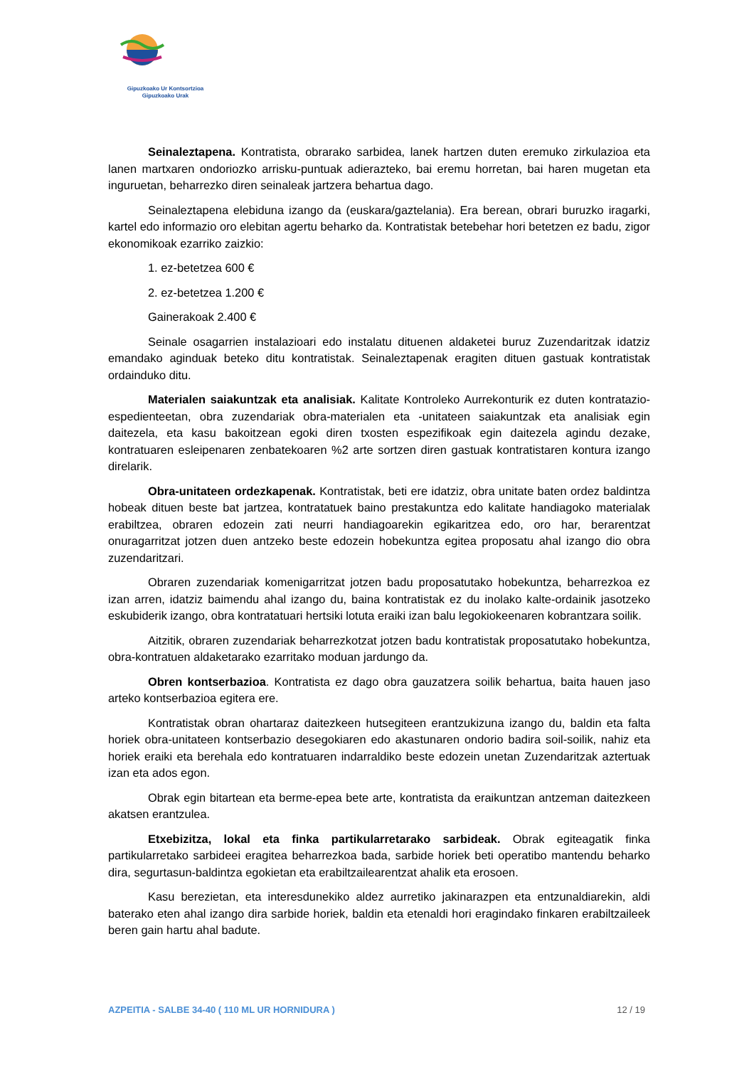Gipuzkoako Ur Kontsortzioa
Gipuzkoako Urak
Seinaleztapena. Kontratista, obrarako sarbidea, lanek hartzen duten eremuko zirkulazioa eta lanen martxaren ondoriozko arrisku-puntuak adierazteko, bai eremu horretan, bai haren mugetan eta inguruetan, beharrezko diren seinaleak jartzera behartua dago.
Seinaleztapena elebiduna izango da (euskara/gaztelania). Era berean, obrari buruzko iragarki, kartel edo informazio oro elebitan agertu beharko da. Kontratistak betebehar hori betetzen ez badu, zigor ekonomikoak ezarriko zaizkio:
1. ez-betetzea 600 €
2. ez-betetzea 1.200 €
Gainerakoak 2.400 €
Seinale osagarrien instalazioari edo instalatu dituenen aldaketei buruz Zuzendaritzak idatziz emandako aginduak beteko ditu kontratistak. Seinaleztapenak eragiten dituen gastuak kontratistak ordainduko ditu.
Materialen saiakuntzak eta analisiak. Kalitate Kontroleko Aurrekonturik ez duten kontratazio-espedienteetan, obra zuzendariak obra-materialen eta -unitateen saiakuntzak eta analisiak egin daitezela, eta kasu bakoitzean egoki diren txosten espezifikoak egin daitezela agindu dezake, kontratuaren esleipenaren zenbatekoaren %2 arte sortzen diren gastuak kontratistaren kontura izango direlarik.
Obra-unitateen ordezkapenak. Kontratistak, beti ere idatziz, obra unitate baten ordez baldintza hobeak dituen beste bat jartzea, kontratatuek baino prestakuntza edo kalitate handiagoko materialak erabiltzea, obraren edozein zati neurri handiagoarekin egikaritzea edo, oro har, berarentzat onuragarritzat jotzen duen antzeko beste edozein hobekuntza egitea proposatu ahal izango dio obra zuzendaritzari.
Obraren zuzendariak komenigarritzat jotzen badu proposatutako hobekuntza, beharrezkoa ez izan arren, idatziz baimendu ahal izango du, baina kontratistak ez du inolako kalte-ordainik jasotzeko eskubiderik izango, obra kontratatuari hertsiki lotuta eraiki izan balu legokiokeenaren kobrantzara soilik.
Aitzitik, obraren zuzendariak beharrezkotzat jotzen badu kontratistak proposatutako hobekuntza, obra-kontratuen aldaketarako ezarritako moduan jardungo da.
Obren kontserbazioa. Kontratista ez dago obra gauzatzera soilik behartua, baita hauen jaso arteko kontserbazioa egitera ere.
Kontratistak obran ohartaraz daitezkeen hutsegiteen erantzukizuna izango du, baldin eta falta horiek obra-unitateen kontserbazio desegokiaren edo akastunaren ondorio badira soil-soilik, nahiz eta horiek eraiki eta berehala edo kontratuaren indarraldiko beste edozein unetan Zuzendaritzak aztertuak izan eta ados egon.
Obrak egin bitartean eta berme-epea bete arte, kontratista da eraikuntzan antzeman daitezkeen akatsen erantzulea.
Etxebizitza, lokal eta finka partikularretarako sarbideak. Obrak egiteagatik finka partikularretako sarbideei eragitea beharrezkoa bada, sarbide horiek beti operatibo mantendu beharko dira, segurtasun-baldintza egokietan eta erabiltzailearentzat ahalik eta erosoen.
Kasu berezietan, eta interesdunekiko aldez aurretiko jakinarazpen eta entzunaldiarekin, aldi baterako eten ahal izango dira sarbide horiek, baldin eta etenaldi hori eragindako finkaren erabiltzaileek beren gain hartu ahal badute.
AZPEITIA - SALBE 34-40 ( 110 ML UR HORNIDURA ) 12 / 19